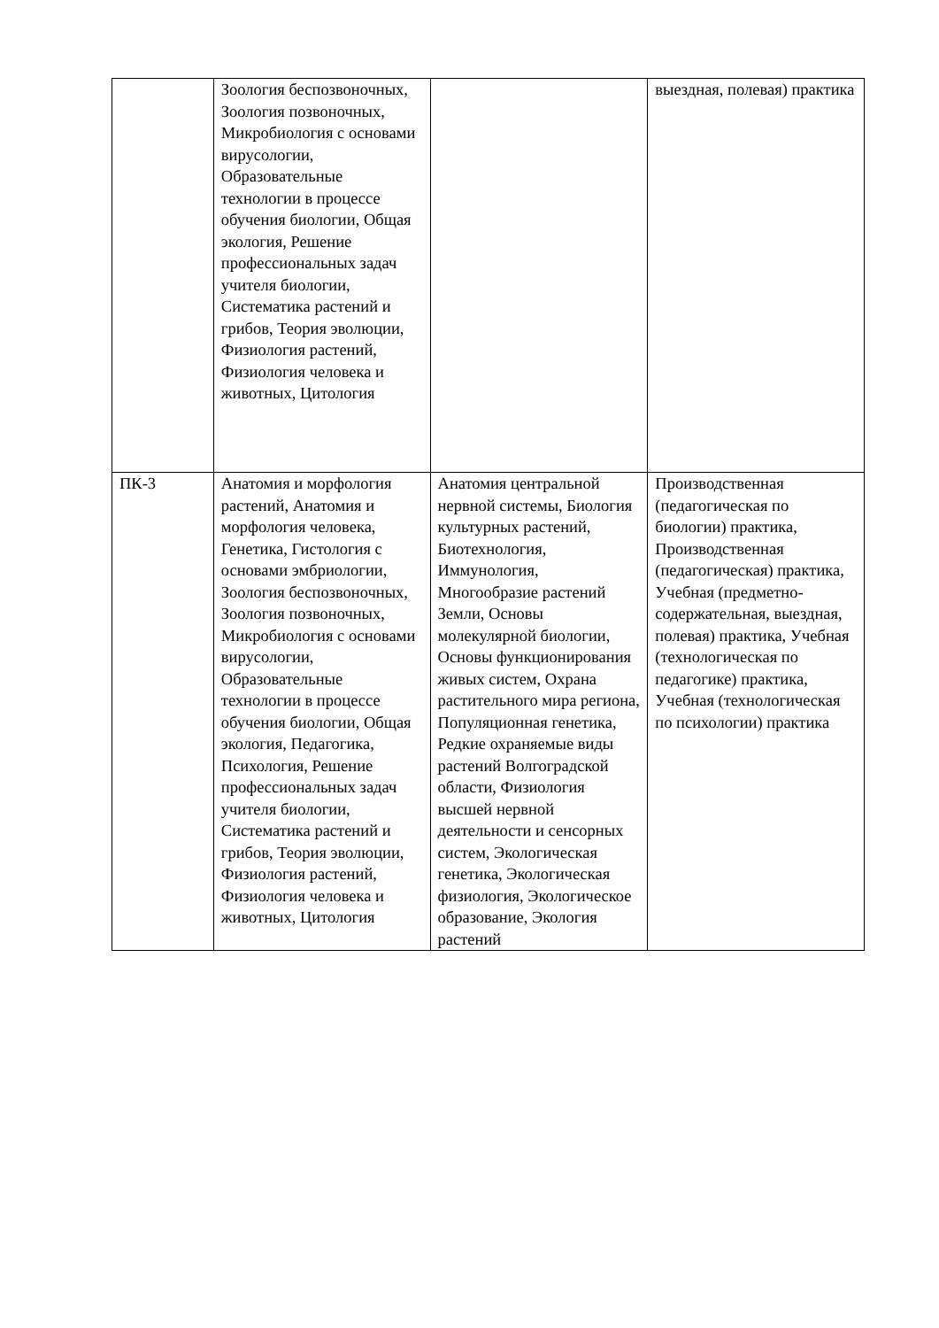| | Зоология беспозвоночных, Зоология позвоночных, Микробиология с основами вирусологии, Образовательные технологии в процессе обучения биологии, Общая экология, Решение профессиональных задач учителя биологии, Систематика растений и грибов, Теория эволюции, Физиология растений, Физиология человека и животных, Цитология | | выездная, полевая) практика |
| ПК-3 | Анатомия и морфология растений, Анатомия и морфология человека, Генетика, Гистология с основами эмбриологии, Зоология беспозвоночных, Зоология позвоночных, Микробиология с основами вирусологии, Образовательные технологии в процессе обучения биологии, Общая экология, Педагогика, Психология, Решение профессиональных задач учителя биологии, Систематика растений и грибов, Теория эволюции, Физиология растений, Физиология человека и животных, Цитология | Анатомия центральной нервной системы, Биология культурных растений, Биотехнология, Иммунология, Многообразие растений Земли, Основы молекулярной биологии, Основы функционирования живых систем, Охрана растительного мира региона, Популяционная генетика, Редкие охраняемые виды растений Волгоградской области, Физиология высшей нервной деятельности и сенсорных систем, Экологическая генетика, Экологическая физиология, Экологическое образование, Экология растений | Производственная (педагогическая по биологии) практика, Производственная (педагогическая) практика, Учебная (предметно-содержательная, выездная, полевая) практика, Учебная (технологическая по педагогике) практика, Учебная (технологическая по психологии) практика |